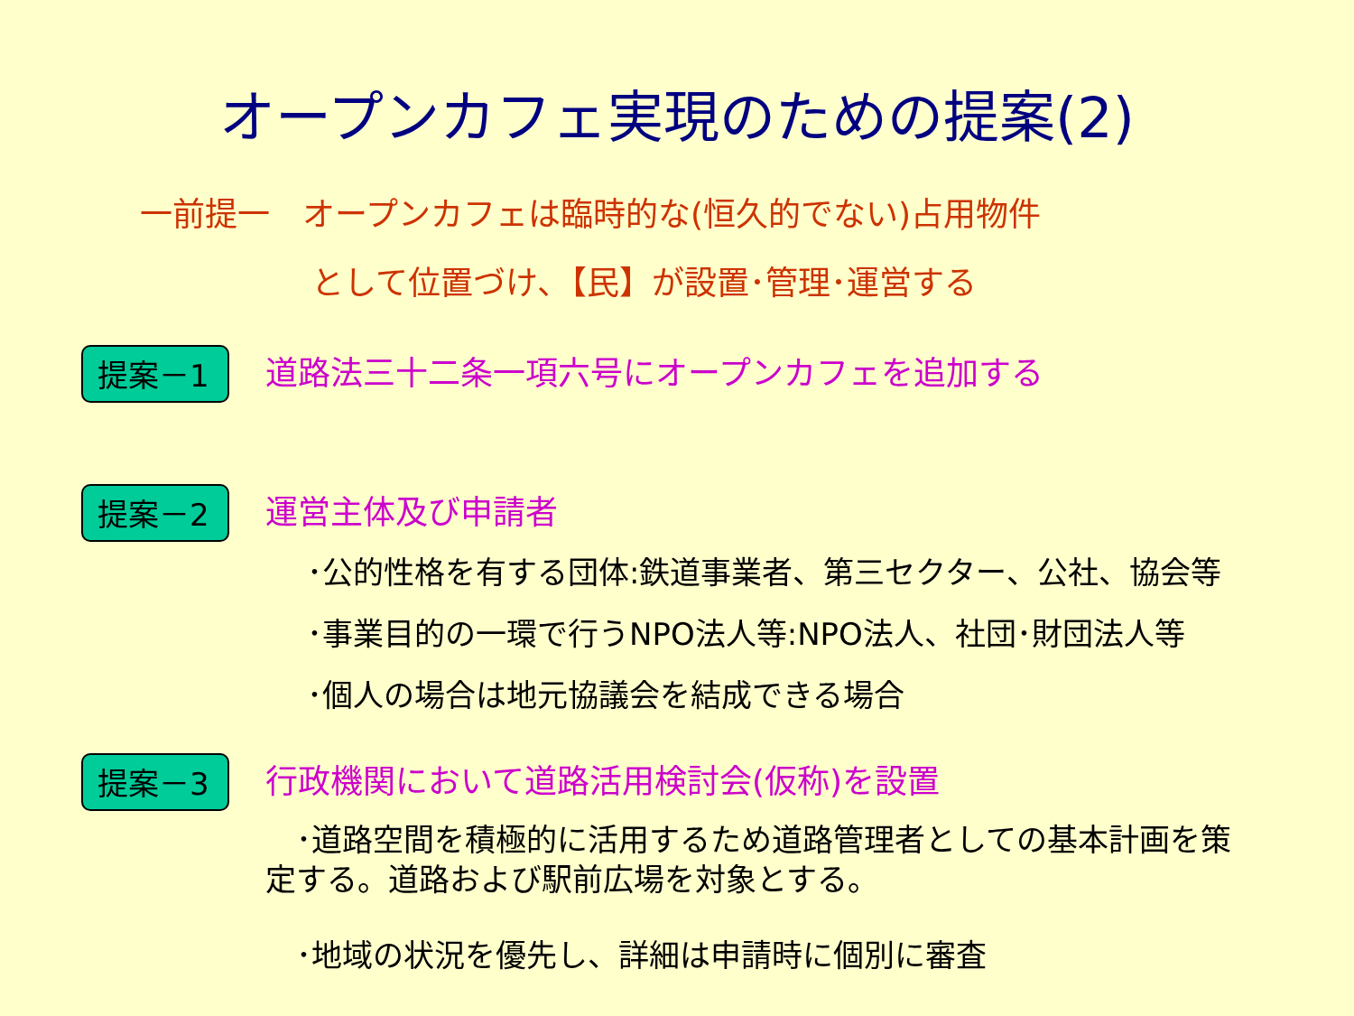オープンカフェ実現のための提案(2)
一前提一　オープンカフェは臨時的な(恒久的でない)占用物件
として位置づけ､【民】が設置･管理･運営する
提案－1
道路法三十二条一項六号にオープンカフェを追加する
提案－2
運営主体及び申請者
･公的性格を有する団体:鉄道事業者、第三セクター、公社、協会等
･事業目的の一環で行うNPO法人等:NPO法人、社団･財団法人等
･個人の場合は地元協議会を結成できる場合
提案－3
行政機関において道路活用検討会(仮称)を設置
　･道路空間を積極的に活用するため道路管理者としての基本計画を策定する。道路および駅前広場を対象とする。
　･地域の状況を優先し、詳細は申請時に個別に審査